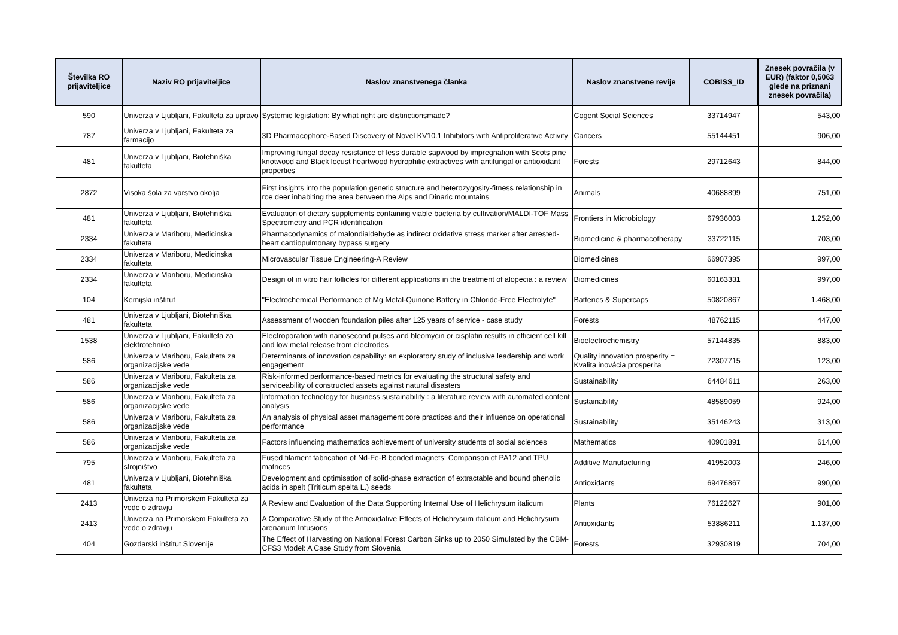| Številka RO prijaviteljice | Naziv RO prijaviteljice | Naslov znanstvenega članka | Naslov znanstvene revije | COBISS_ID | Znesek povračila (v EUR) (faktor 0,5063 glede na priznani znesek povračila) |
| --- | --- | --- | --- | --- | --- |
| 590 | Univerza v Ljubljani, Fakulteta za upravo | Systemic legislation: By what right are distinctionsmade? | Cogent Social Sciences | 33714947 | 543,00 |
| 787 | Univerza v Ljubljani, Fakulteta za farmacijo | 3D Pharmacophore-Based Discovery of Novel KV10.1 Inhibitors with Antiproliferative Activity | Cancers | 55144451 | 906,00 |
| 481 | Univerza v Ljubljani, Biotehniška fakulteta | Improving fungal decay resistance of less durable sapwood by impregnation with Scots pine knotwood and Black locust heartwood hydrophilic extractives with antifungal or antioxidant properties | Forests | 29712643 | 844,00 |
| 2872 | Visoka šola za varstvo okolja | First insights into the population genetic structure and heterozygosity-fitness relationship in roe deer inhabiting the area between the Alps and Dinaric mountains | Animals | 40688899 | 751,00 |
| 481 | Univerza v Ljubljani, Biotehniška fakulteta | Evaluation of dietary supplements containing viable bacteria by cultivation/MALDI-TOF Mass Spectrometry and PCR identification | Frontiers in Microbiology | 67936003 | 1.252,00 |
| 2334 | Univerza v Mariboru, Medicinska fakulteta | Pharmacodynamics of malondialdehyde as indirect oxidative stress marker after arrested-heart cardiopulmonary bypass surgery | Biomedicine & pharmacotherapy | 33722115 | 703,00 |
| 2334 | Univerza v Mariboru, Medicinska fakulteta | Microvascular Tissue Engineering-A Review | Biomedicines | 66907395 | 997,00 |
| 2334 | Univerza v Mariboru, Medicinska fakulteta | Design of in vitro hair follicles for different applications in the treatment of alopecia : a review | Biomedicines | 60163331 | 997,00 |
| 104 | Kemijski inštitut | "Electrochemical Performance of Mg Metal-Quinone Battery in Chloride-Free Electrolyte" | Batteries & Supercaps | 50820867 | 1.468,00 |
| 481 | Univerza v Ljubljani, Biotehniška fakulteta | Assessment of wooden foundation piles after 125 years of service - case study | Forests | 48762115 | 447,00 |
| 1538 | Univerza v Ljubljani, Fakulteta za elektrotehniko | Electroporation with nanosecond pulses and bleomycin or cisplatin results in efficient cell kill and low metal release from electrodes | Bioelectrochemistry | 57144835 | 883,00 |
| 586 | Univerza v Mariboru, Fakulteta za organizacijske vede | Determinants of innovation capability: an exploratory study of inclusive leadership and work engagement | Quality innovation prosperity = Kvalita inovácia prosperita | 72307715 | 123,00 |
| 586 | Univerza v Mariboru, Fakulteta za organizacijske vede | Risk-informed performance-based metrics for evaluating the structural safety and serviceability of constructed assets against natural disasters | Sustainability | 64484611 | 263,00 |
| 586 | Univerza v Mariboru, Fakulteta za organizacijske vede | Information technology for business sustainability : a literature review with automated content analysis | Sustainability | 48589059 | 924,00 |
| 586 | Univerza v Mariboru, Fakulteta za organizacijske vede | An analysis of physical asset management core practices and their influence on operational performance | Sustainability | 35146243 | 313,00 |
| 586 | Univerza v Mariboru, Fakulteta za organizacijske vede | Factors influencing mathematics achievement of university students of social sciences | Mathematics | 40901891 | 614,00 |
| 795 | Univerza v Mariboru, Fakulteta za strojništvo | Fused filament fabrication of Nd-Fe-B bonded magnets: Comparison of PA12 and TPU matrices | Additive Manufacturing | 41952003 | 246,00 |
| 481 | Univerza v Ljubljani, Biotehniška fakulteta | Development and optimisation of solid-phase extraction of extractable and bound phenolic acids in spelt (Triticum spelta L.) seeds | Antioxidants | 69476867 | 990,00 |
| 2413 | Univerza na Primorskem Fakulteta za vede o zdravju | A Review and Evaluation of the Data Supporting Internal Use of Helichrysum italicum | Plants | 76122627 | 901,00 |
| 2413 | Univerza na Primorskem Fakulteta za vede o zdravju | A Comparative Study of the Antioxidative Effects of Helichrysum italicum and Helichrysum arenarium Infusions | Antioxidants | 53886211 | 1.137,00 |
| 404 | Gozdarski inštitut Slovenije | The Effect of Harvesting on National Forest Carbon Sinks up to 2050 Simulated by the CBM-CFS3 Model: A Case Study from Slovenia | Forests | 32930819 | 704,00 |